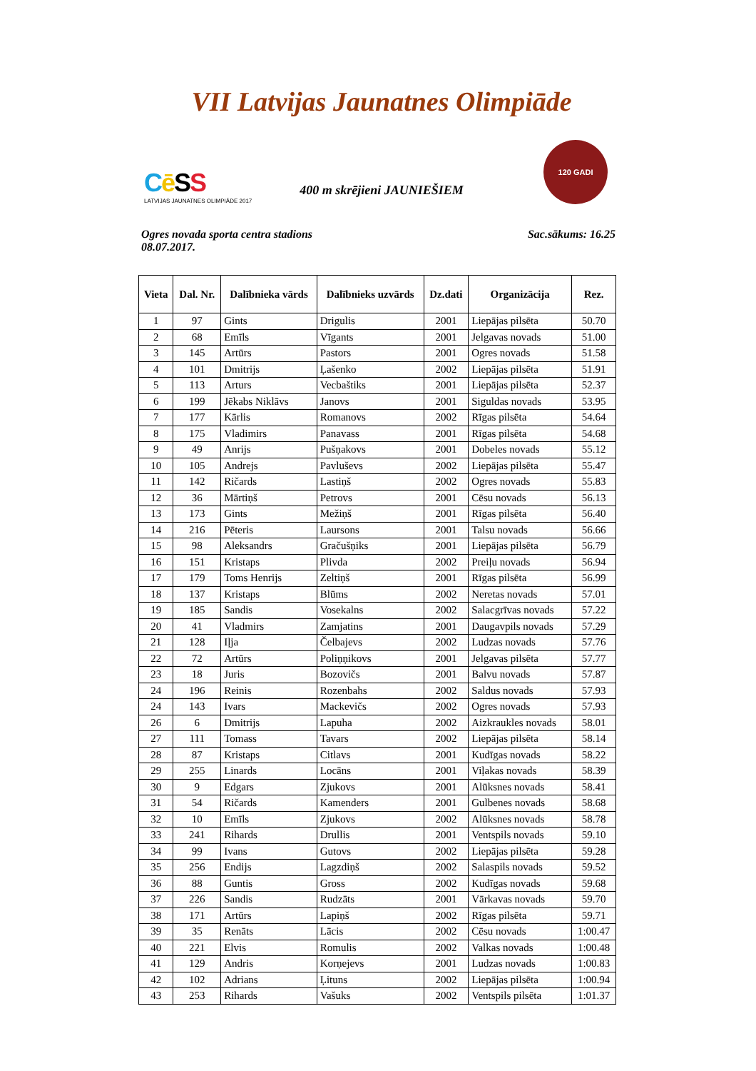VII Latvijas Jaunatnes Olimpiāde
Cē SS
LATVIJAS JAUNATNES OLIMPIĀDE 2017
120 GADI
400 m skrējieni JAUNIEŠIEM
Ogres novada sporta centra stadions
08.07.2017.
Sac.sākums: 16.25
| Vieta | Dal. Nr. | Dalībnieka vārds | Dalībnieks uzvārds | Dz.dati | Organizācija | Rez. |
| --- | --- | --- | --- | --- | --- | --- |
| 1 | 97 | Gints | Drigulis | 2001 | Liepājas pilsēta | 50.70 |
| 2 | 68 | Emīls | Vīgants | 2001 | Jelgavas novads | 51.00 |
| 3 | 145 | Artūrs | Pastors | 2001 | Ogres novads | 51.58 |
| 4 | 101 | Dmitrijs | Ļašenko | 2002 | Liepājas pilsēta | 51.91 |
| 5 | 113 | Arturs | Vecbaštiks | 2001 | Liepājas pilsēta | 52.37 |
| 6 | 199 | Jēkabs Niklāvs | Janovs | 2001 | Siguldas novads | 53.95 |
| 7 | 177 | Kārlis | Romanovs | 2002 | Rīgas pilsēta | 54.64 |
| 8 | 175 | Vladimirs | Panavass | 2001 | Rīgas pilsēta | 54.68 |
| 9 | 49 | Anrijs | Pušņakovs | 2001 | Dobeles novads | 55.12 |
| 10 | 105 | Andrejs | Pavluševs | 2002 | Liepājas pilsēta | 55.47 |
| 11 | 142 | Ričards | Lastiņš | 2002 | Ogres novads | 55.83 |
| 12 | 36 | Mārtiņš | Petrovs | 2001 | Cēsu novads | 56.13 |
| 13 | 173 | Gints | Mežiņš | 2001 | Rīgas pilsēta | 56.40 |
| 14 | 216 | Pēteris | Laursons | 2001 | Talsu novads | 56.66 |
| 15 | 98 | Aleksandrs | Gračušņiks | 2001 | Liepājas pilsēta | 56.79 |
| 16 | 151 | Kristaps | Plivda | 2002 | Preiļu novads | 56.94 |
| 17 | 179 | Toms Henrijs | Zeltiņš | 2001 | Rīgas pilsēta | 56.99 |
| 18 | 137 | Kristaps | Blūms | 2002 | Neretas novads | 57.01 |
| 19 | 185 | Sandis | Vosekalns | 2002 | Salacgrīvas novads | 57.22 |
| 20 | 41 | Vladmirs | Zamjatins | 2001 | Daugavpils novads | 57.29 |
| 21 | 128 | Iļja | Čelbajevs | 2002 | Ludzas novads | 57.76 |
| 22 | 72 | Artūrs | Poliņņikovs | 2001 | Jelgavas pilsēta | 57.77 |
| 23 | 18 | Juris | Bozovičs | 2001 | Balvu novads | 57.87 |
| 24 | 196 | Reinis | Rozenbahs | 2002 | Saldus novads | 57.93 |
| 24 | 143 | Ivars | Mackevičs | 2002 | Ogres novads | 57.93 |
| 26 | 6 | Dmitrijs | Lapuha | 2002 | Aizkraukles novads | 58.01 |
| 27 | 111 | Tomass | Tavars | 2002 | Liepājas pilsēta | 58.14 |
| 28 | 87 | Kristaps | Citlavs | 2001 | Kudīgas novads | 58.22 |
| 29 | 255 | Linards | Locāns | 2001 | Viļakas novads | 58.39 |
| 30 | 9 | Edgars | Zjukovs | 2001 | Alūksnes novads | 58.41 |
| 31 | 54 | Ričards | Kamenders | 2001 | Gulbenes novads | 58.68 |
| 32 | 10 | Emīls | Zjukovs | 2002 | Alūksnes novads | 58.78 |
| 33 | 241 | Rihards | Drullis | 2001 | Ventspils novads | 59.10 |
| 34 | 99 | Ivans | Gutovs | 2002 | Liepājas pilsēta | 59.28 |
| 35 | 256 | Endijs | Lagzdiņš | 2002 | Salaspils novads | 59.52 |
| 36 | 88 | Guntis | Gross | 2002 | Kudīgas novads | 59.68 |
| 37 | 226 | Sandis | Rudzāts | 2001 | Vārkavas novads | 59.70 |
| 38 | 171 | Artūrs | Lapiņš | 2002 | Rīgas pilsēta | 59.71 |
| 39 | 35 | Renāts | Lācis | 2002 | Cēsu novads | 1:00.47 |
| 40 | 221 | Elvis | Romulis | 2002 | Valkas novads | 1:00.48 |
| 41 | 129 | Andris | Korņejevs | 2001 | Ludzas novads | 1:00.83 |
| 42 | 102 | Adrians | Ļituns | 2002 | Liepājas pilsēta | 1:00.94 |
| 43 | 253 | Rihards | Vašuks | 2002 | Ventspils pilsēta | 1:01.37 |